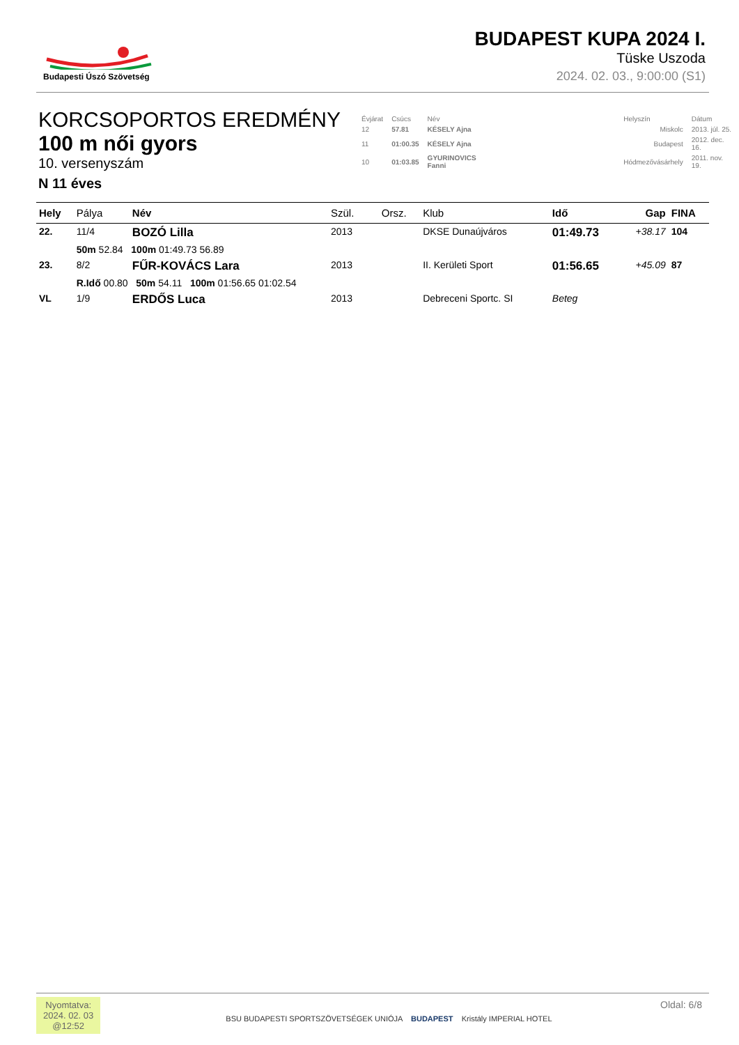Budapesti Úszó Szövetség
BUDAPEST KUPA 2024 I.
Tüske Uszoda
2024. 02. 03., 9:00:00 (S1)
KORCSOPORTOS EREDMÉNY
100 m női gyors
10. versenyszám
N 11 éves
| Évjárat | Csúcs | Név | | Helyszín | Dátum |
| 12 | 57.81 | KÉSELY Ajna | | Miskolc | 2013. júl. 25. |
| 11 | 01:00.35 | KÉSELY Ajna | | Budapest | 2012. dec. 16. |
| 10 | 01:03.85 | GYURINOVICS Fanni | | Hódmezővásárhely | 2011. nov. 19. |
| Hely | Pálya | Név | Szül. | Orsz. | Klub | Idő | Gap | FINA |
| --- | --- | --- | --- | --- | --- | --- | --- | --- |
| 22. | 11/4 | BOZÓ Lilla | 2013 | | DKSE Dunaújváros | 01:49.73 | +38.17 | 104 |
| | 50m 52.84 100m 01:49.73 56.89 | | | | | | | |
| 23. | 8/2 | FŰR-KOVÁCS Lara | 2013 | | II. Kerületi Sport | 01:56.65 | +45.09 | 87 |
| | R.Idő 00.80 50m 54.11 100m 01:56.65 01:02.54 | | | | | | | |
| VL | 1/9 | ERDŐS Luca | 2013 | | Debreceni Sportc. SI | Beteg | | |
Nyomtatva:
2024. 02. 03
@12:52
BSU BUDAPESTI SPORTSZÖVETSÉGEK UNIÓJA BUDAPEST Kristály IMPERIAL HOTEL
Oldal: 6/8